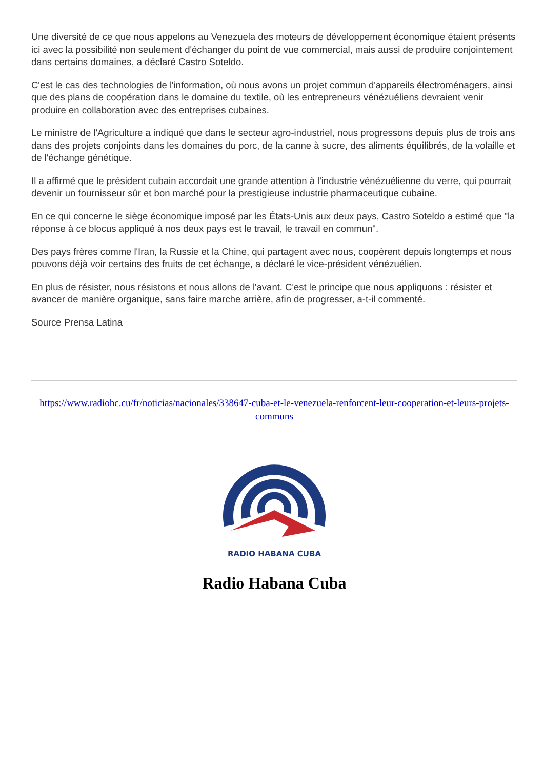Une diversité de ce que nous appelons au Venezuela des moteurs de développement économique étaient présents ici avec la possibilité non seulement d'échanger du point de vue commercial, mais aussi de produire conjointement dans certains domaines, a déclaré Castro Soteldo.
C'est le cas des technologies de l'information, où nous avons un projet commun d'appareils électroménagers, ainsi que des plans de coopération dans le domaine du textile, où les entrepreneurs vénézuéliens devraient venir produire en collaboration avec des entreprises cubaines.
Le ministre de l'Agriculture a indiqué que dans le secteur agro-industriel, nous progressons depuis plus de trois ans dans des projets conjoints dans les domaines du porc, de la canne à sucre, des aliments équilibrés, de la volaille et de l'échange génétique.
Il a affirmé que le président cubain accordait une grande attention à l'industrie vénézuélienne du verre, qui pourrait devenir un fournisseur sûr et bon marché pour la prestigieuse industrie pharmaceutique cubaine.
En ce qui concerne le siège économique imposé par les États-Unis aux deux pays, Castro Soteldo a estimé que "la réponse à ce blocus appliqué à nos deux pays est le travail, le travail en commun".
Des pays frères comme l'Iran, la Russie et la Chine, qui partagent avec nous, coopèrent depuis longtemps et nous pouvons déjà voir certains des fruits de cet échange, a déclaré le vice-président vénézuélien.
En plus de résister, nous résistons et nous allons de l'avant. C'est le principe que nous appliquons : résister et avancer de manière organique, sans faire marche arrière, afin de progresser, a-t-il commenté.
Source Prensa Latina
https://www.radiohc.cu/fr/noticias/nacionales/338647-cuba-et-le-venezuela-renforcent-leur-cooperation-et-leurs-projets-communs
RADIO HABANA CUBA
Radio Habana Cuba